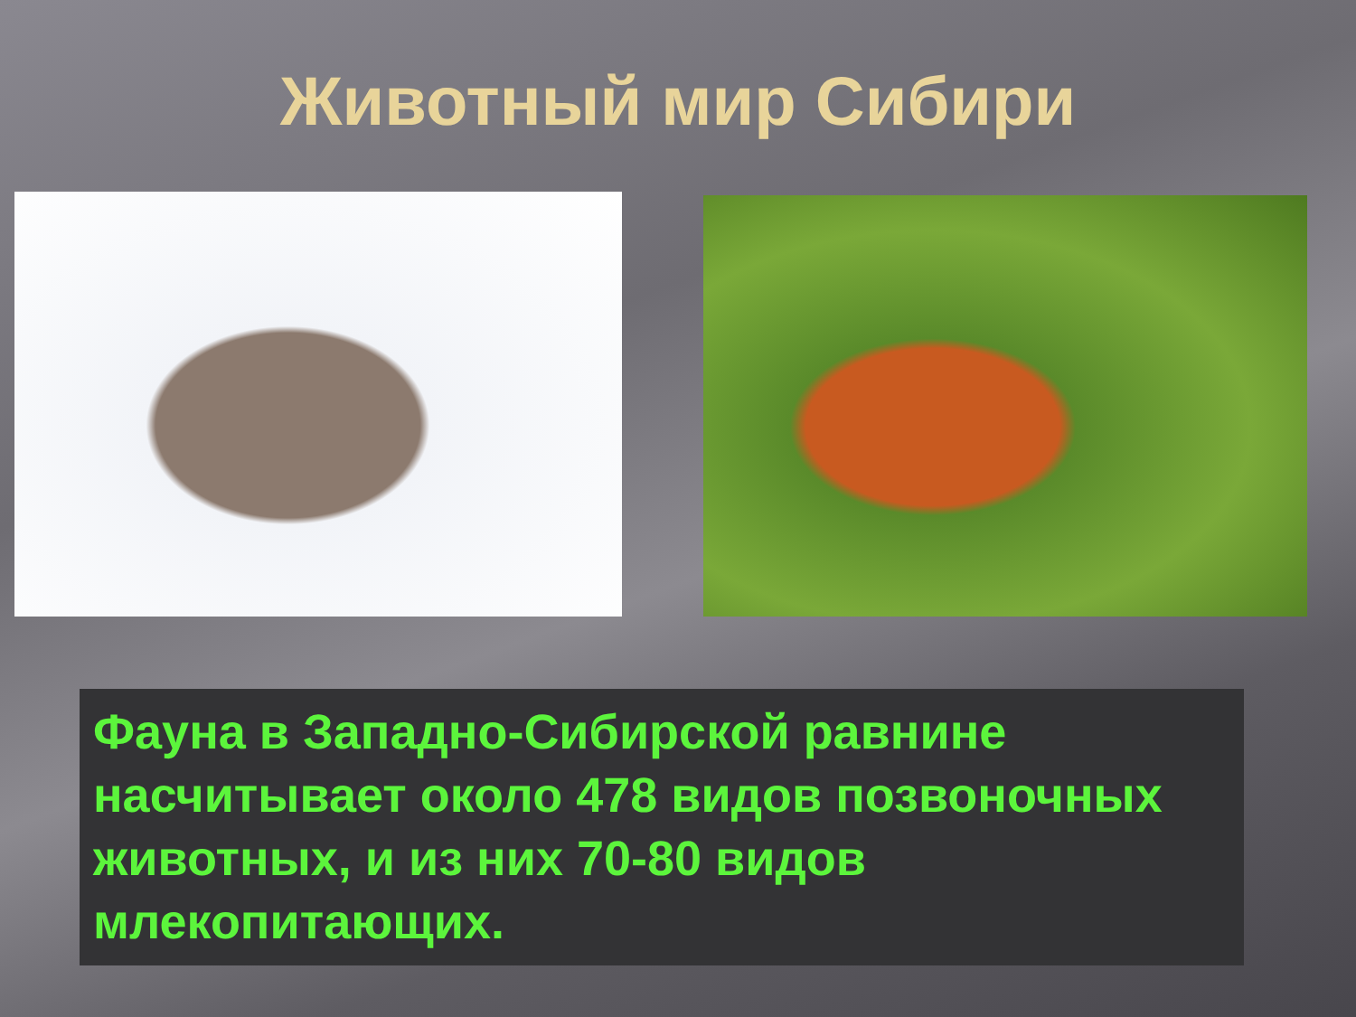Животный мир Сибири
Фауна в Западно-Сибирской равнине насчитывает около 478 видов позвоночных животных, и из них 70-80 видов млекопитающих.